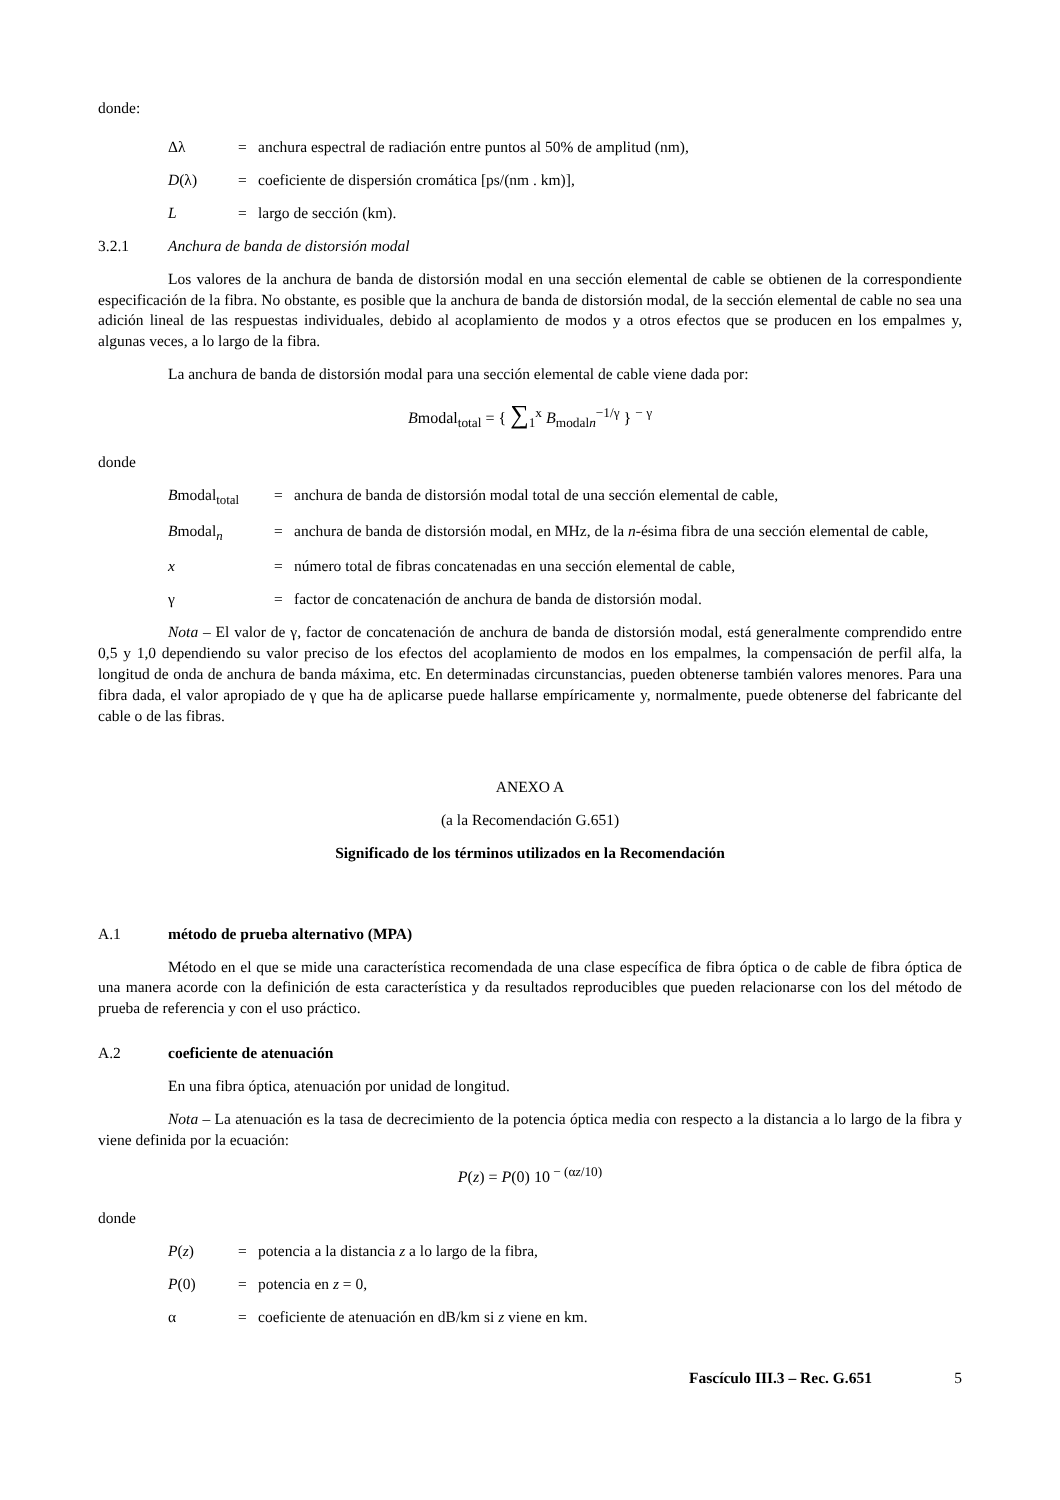donde:
Δλ = anchura espectral de radiación entre puntos al 50% de amplitud (nm),
D(λ) = coeficiente de dispersión cromática [ps/(nm . km)],
L = largo de sección (km).
3.2.1 Anchura de banda de distorsión modal
Los valores de la anchura de banda de distorsión modal en una sección elemental de cable se obtienen de la correspondiente especificación de la fibra. No obstante, es posible que la anchura de banda de distorsión modal, de la sección elemental de cable no sea una adición lineal de las respuestas individuales, debido al acoplamiento de modos y a otros efectos que se producen en los empalmes y, algunas veces, a lo largo de la fibra.
La anchura de banda de distorsión modal para una sección elemental de cable viene dada por:
Bmodal<sub>total</sub> = { ∑<sub>1</sub><sup>x</sup> B<sub>modal</sub><sub>n</sub><sup>−1/γ</sup> } <sup>− γ</sup>
donde
Bmodal<sub>total</sub> = anchura de banda de distorsión modal total de una sección elemental de cable,
Bmodal<sub>n</sub> = anchura de banda de distorsión modal, en MHz, de la n-ésima fibra de una sección elemental de cable,
x = número total de fibras concatenadas en una sección elemental de cable,
γ = factor de concatenación de anchura de banda de distorsión modal.
Nota – El valor de γ, factor de concatenación de anchura de banda de distorsión modal, está generalmente comprendido entre 0,5 y 1,0 dependiendo su valor preciso de los efectos del acoplamiento de modos en los empalmes, la compensación de perfil alfa, la longitud de onda de anchura de banda máxima, etc. En determinadas circunstancias, pueden obtenerse también valores menores. Para una fibra dada, el valor apropiado de γ que ha de aplicarse puede hallarse empíricamente y, normalmente, puede obtenerse del fabricante del cable o de las fibras.
ANEXO A
(a la Recomendación G.651)
Significado de los términos utilizados en la Recomendación
A.1 método de prueba alternativo (MPA)
Método en el que se mide una característica recomendada de una clase específica de fibra óptica o de cable de fibra óptica de una manera acorde con la definición de esta característica y da resultados reproducibles que pueden relacionarse con los del método de prueba de referencia y con el uso práctico.
A.2 coeficiente de atenuación
En una fibra óptica, atenuación por unidad de longitud.
Nota – La atenuación es la tasa de decrecimiento de la potencia óptica media con respecto a la distancia a lo largo de la fibra y viene definida por la ecuación:
P(z) = P(0) 10<sup>− (αz/10)</sup>
donde
P(z) = potencia a la distancia z a lo largo de la fibra,
P(0) = potencia en z = 0,
α = coeficiente de atenuación en dB/km si z viene en km.
Fascículo III.3 – Rec. G.651 5